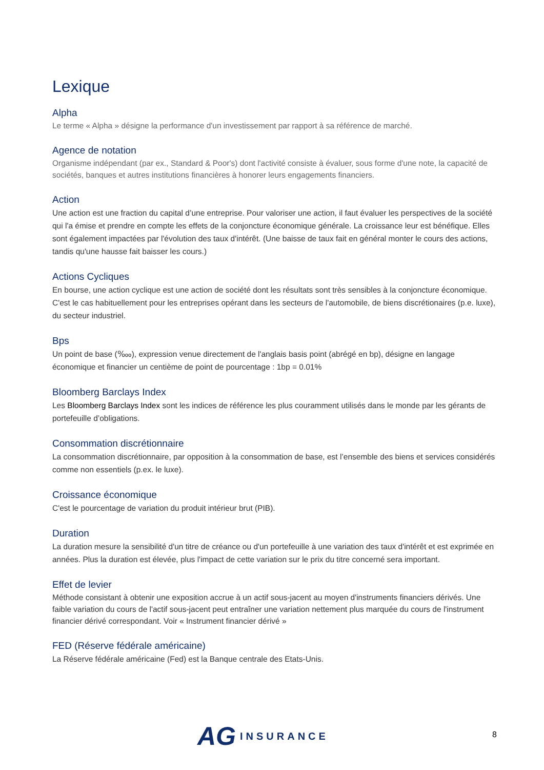Lexique
Alpha
Le terme « Alpha » désigne la performance d'un investissement par rapport à sa référence de marché.
Agence de notation
Organisme indépendant (par ex., Standard & Poor's) dont l'activité consiste à évaluer, sous forme d'une note, la capacité de sociétés, banques et autres institutions financières à honorer leurs engagements financiers.
Action
Une action est une fraction du capital d’une entreprise. Pour valoriser une action, il faut évaluer les perspectives de la société qui l'a émise et prendre en compte les effets de la conjoncture économique générale. La croissance leur est bénéfique. Elles sont également impactées par l'évolution des taux d'intérêt. (Une baisse de taux fait en général monter le cours des actions, tandis qu'une hausse fait baisser les cours.)
Actions Cycliques
En bourse, une action cyclique est une action de société dont les résultats sont très sensibles à la conjoncture économique. C'est le cas habituellement pour les entreprises opérant dans les secteurs de l'automobile, de biens discrétionaires (p.e. luxe), du secteur industriel.
Bps
Un point de base (‱), expression venue directement de l'anglais basis point (abrégé en bp), désigne en langage économique et financier un centième de point de pourcentage : 1bp = 0.01%
Bloomberg Barclays Index
Les Bloomberg Barclays Index sont les indices de référence les plus couramment utilisés dans le monde par les gérants de portefeuille d’obligations.
Consommation discrétionnaire
La consommation discrétionnaire, par opposition à la consommation de base, est l’ensemble des biens et services considérés comme non essentiels (p.ex. le luxe).
Croissance économique
C'est le pourcentage de variation du produit intérieur brut (PIB).
Duration
La duration mesure la sensibilité d'un titre de créance ou d'un portefeuille à une variation des taux d'intérêt et est exprimée en années. Plus la duration est élevée, plus l'impact de cette variation sur le prix du titre concerné sera important.
Effet de levier
Méthode consistant à obtenir une exposition accrue à un actif sous-jacent au moyen d'instruments financiers dérivés. Une faible variation du cours de l'actif sous-jacent peut entraîner une variation nettement plus marquée du cours de l'instrument financier dérivé correspondant. Voir « Instrument financier dérivé »
FED (Réserve fédérale américaine)
La Réserve fédérale américaine (Fed) est la Banque centrale des Etats-Unis.
AG INSURANCE
8